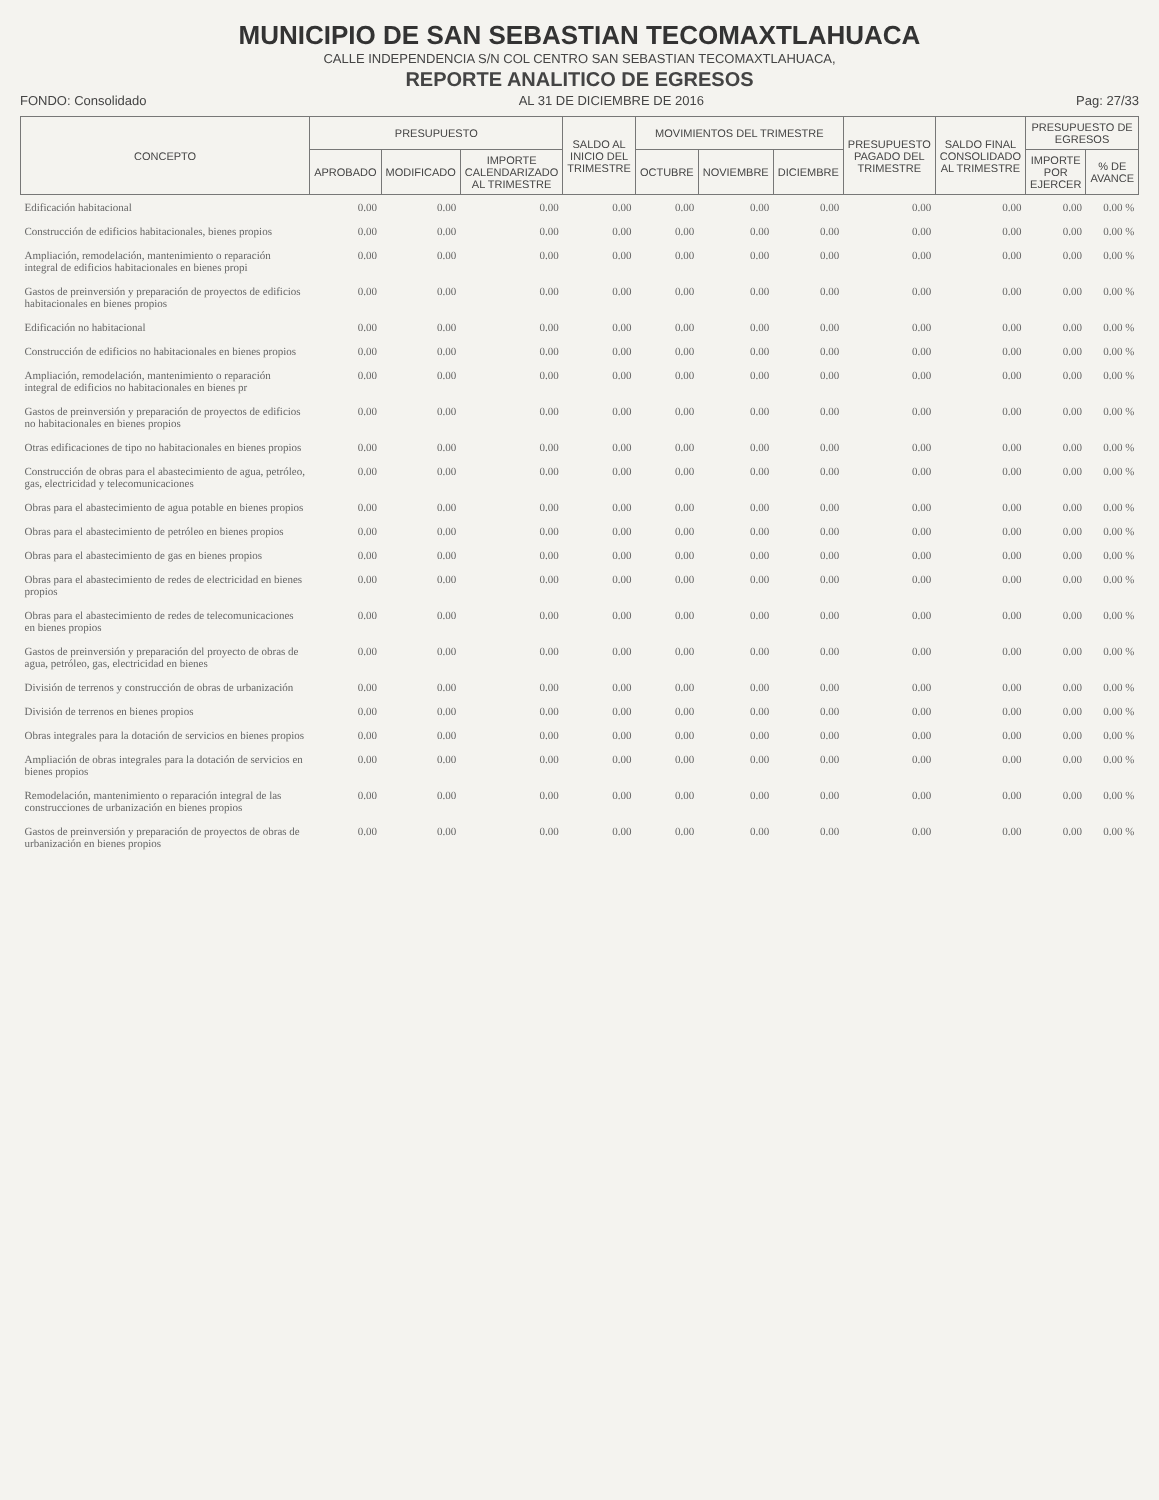MUNICIPIO DE SAN SEBASTIAN TECOMAXTLAHUACA
CALLE INDEPENDENCIA S/N COL CENTRO SAN SEBASTIAN TECOMAXTLAHUACA,
REPORTE ANALITICO DE EGRESOS
FONDO: Consolidado AL 31 DE DICIEMBRE DE 2016 Pag: 27/33
| CONCEPTO | PRESUPUESTO | | | SALDO AL INICIO DEL TRIMESTRE | MOVIMIENTOS DEL TRIMESTRE | | | PRESUPUESTO PAGADO DEL TRIMESTRE | SALDO FINAL CONSOLIDADO AL TRIMESTRE | PRESUPUESTO DE EGRESOS | |
| --- | --- | --- | --- | --- | --- | --- | --- | --- | --- | --- | --- |
| | APROBADO | MODIFICADO | IMPORTE CALENDARIZADO AL TRIMESTRE | | OCTUBRE | NOVIEMBRE | DICIEMBRE | | | IMPORTE POR EJERCER | % DE AVANCE |
| Edificación habitacional | 0.00 | 0.00 | 0.00 | 0.00 | 0.00 | 0.00 | 0.00 | 0.00 | 0.00 | 0.00 | 0.00 % |
| Construcción de edificios habitacionales, bienes propios | 0.00 | 0.00 | 0.00 | 0.00 | 0.00 | 0.00 | 0.00 | 0.00 | 0.00 | 0.00 | 0.00 % |
| Ampliación, remodelación, mantenimiento o reparación integral de edificios habitacionales en bienes propi | 0.00 | 0.00 | 0.00 | 0.00 | 0.00 | 0.00 | 0.00 | 0.00 | 0.00 | 0.00 | 0.00 % |
| Gastos de preinversión y preparación de proyectos de edificios habitacionales en bienes propios | 0.00 | 0.00 | 0.00 | 0.00 | 0.00 | 0.00 | 0.00 | 0.00 | 0.00 | 0.00 | 0.00 % |
| Edificación no habitacional | 0.00 | 0.00 | 0.00 | 0.00 | 0.00 | 0.00 | 0.00 | 0.00 | 0.00 | 0.00 | 0.00 % |
| Construcción de edificios no habitacionales en bienes propios | 0.00 | 0.00 | 0.00 | 0.00 | 0.00 | 0.00 | 0.00 | 0.00 | 0.00 | 0.00 | 0.00 % |
| Ampliación, remodelación, mantenimiento o reparación integral de edificios no habitacionales en bienes pr | 0.00 | 0.00 | 0.00 | 0.00 | 0.00 | 0.00 | 0.00 | 0.00 | 0.00 | 0.00 | 0.00 % |
| Gastos de preinversión y preparación de proyectos de edificios no habitacionales en bienes propios | 0.00 | 0.00 | 0.00 | 0.00 | 0.00 | 0.00 | 0.00 | 0.00 | 0.00 | 0.00 | 0.00 % |
| Otras edificaciones de tipo no habitacionales en bienes propios | 0.00 | 0.00 | 0.00 | 0.00 | 0.00 | 0.00 | 0.00 | 0.00 | 0.00 | 0.00 | 0.00 % |
| Construcción de obras para el abastecimiento de agua, petróleo, gas, electricidad y telecomunicaciones | 0.00 | 0.00 | 0.00 | 0.00 | 0.00 | 0.00 | 0.00 | 0.00 | 0.00 | 0.00 | 0.00 % |
| Obras para el abastecimiento de agua potable en bienes propios | 0.00 | 0.00 | 0.00 | 0.00 | 0.00 | 0.00 | 0.00 | 0.00 | 0.00 | 0.00 | 0.00 % |
| Obras para el abastecimiento de petróleo en bienes propios | 0.00 | 0.00 | 0.00 | 0.00 | 0.00 | 0.00 | 0.00 | 0.00 | 0.00 | 0.00 | 0.00 % |
| Obras para el abastecimiento de gas en bienes propios | 0.00 | 0.00 | 0.00 | 0.00 | 0.00 | 0.00 | 0.00 | 0.00 | 0.00 | 0.00 | 0.00 % |
| Obras para el abastecimiento de redes de electricidad en bienes propios | 0.00 | 0.00 | 0.00 | 0.00 | 0.00 | 0.00 | 0.00 | 0.00 | 0.00 | 0.00 | 0.00 % |
| Obras para el abastecimiento de redes de telecomunicaciones en bienes propios | 0.00 | 0.00 | 0.00 | 0.00 | 0.00 | 0.00 | 0.00 | 0.00 | 0.00 | 0.00 | 0.00 % |
| Gastos de preinversión y preparación del proyecto de obras de agua, petróleo, gas, electricidad en bienes | 0.00 | 0.00 | 0.00 | 0.00 | 0.00 | 0.00 | 0.00 | 0.00 | 0.00 | 0.00 | 0.00 % |
| División de terrenos y construcción de obras de urbanización | 0.00 | 0.00 | 0.00 | 0.00 | 0.00 | 0.00 | 0.00 | 0.00 | 0.00 | 0.00 | 0.00 % |
| División de terrenos en bienes propios | 0.00 | 0.00 | 0.00 | 0.00 | 0.00 | 0.00 | 0.00 | 0.00 | 0.00 | 0.00 | 0.00 % |
| Obras integrales para la dotación de servicios en bienes propios | 0.00 | 0.00 | 0.00 | 0.00 | 0.00 | 0.00 | 0.00 | 0.00 | 0.00 | 0.00 | 0.00 % |
| Ampliación de obras integrales para la dotación de servicios en bienes propios | 0.00 | 0.00 | 0.00 | 0.00 | 0.00 | 0.00 | 0.00 | 0.00 | 0.00 | 0.00 | 0.00 % |
| Remodelación, mantenimiento o reparación integral de las construcciones de urbanización en bienes propios | 0.00 | 0.00 | 0.00 | 0.00 | 0.00 | 0.00 | 0.00 | 0.00 | 0.00 | 0.00 | 0.00 % |
| Gastos de preinversión y preparación de proyectos de obras de urbanización en bienes propios | 0.00 | 0.00 | 0.00 | 0.00 | 0.00 | 0.00 | 0.00 | 0.00 | 0.00 | 0.00 | 0.00 % |